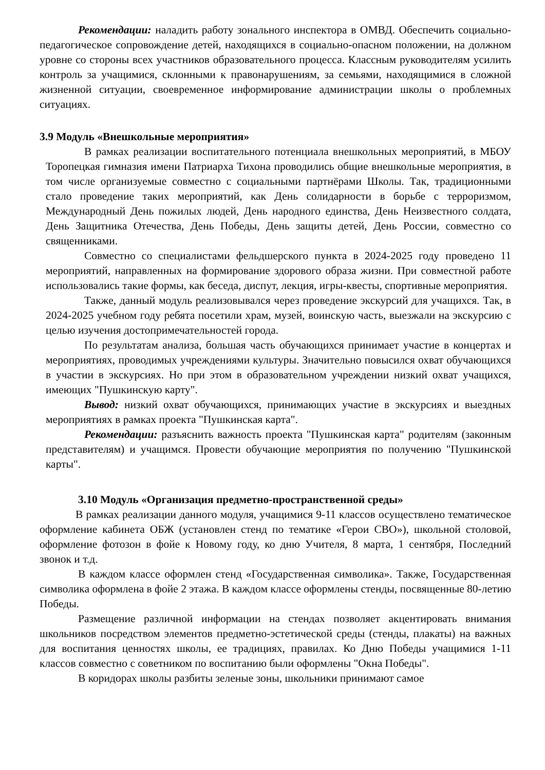Рекомендации: наладить работу зонального инспектора в ОМВД. Обеспечить социально-педагогическое сопровождение детей, находящихся в социально-опасном положении, на должном уровне со стороны всех участников образовательного процесса. Классным руководителям усилить контроль за учащимися, склонными к правонарушениям, за семьями, находящимися в сложной жизненной ситуации, своевременное информирование администрации школы о проблемных ситуациях.
3.9 Модуль «Внешкольные мероприятия»
В рамках реализации воспитательного потенциала внешкольных мероприятий, в МБОУ Торопецкая гимназия имени Патриарха Тихона проводились общие внешкольные мероприятия, в том числе организуемые совместно с социальными партнёрами Школы. Так, традиционными стало проведение таких мероприятий, как День солидарности в борьбе с терроризмом, Международный День пожилых людей, День народного единства, День Неизвестного солдата, День Защитника Отечества, День Победы, День защиты детей, День России, совместно со священниками.
Совместно со специалистами фельдшерского пункта в 2024-2025 году проведено 11 мероприятий, направленных на формирование здорового образа жизни. При совместной работе использовались такие формы, как беседа, диспут, лекция, игры-квесты, спортивные мероприятия.
Также, данный модуль реализовывался через проведение экскурсий для учащихся. Так, в 2024-2025 учебном году ребята посетили храм, музей, воинскую часть, выезжали на экскурсию с целью изучения достопримечательностей города.
По результатам анализа, большая часть обучающихся принимает участие в концертах и мероприятиях, проводимых учреждениями культуры. Значительно повысился охват обучающихся в участии в экскурсиях. Но при этом в образовательном учреждении низкий охват учащихся, имеющих "Пушкинскую карту".
Вывод: низкий охват обучающихся, принимающих участие в экскурсиях и выездных мероприятиях в рамках проекта "Пушкинская карта".
Рекомендации: разъяснить важность проекта "Пушкинская карта" родителям (законным представителям) и учащимся. Провести обучающие мероприятия по получению "Пушкинской карты".
3.10 Модуль «Организация предметно-пространственной среды»
В рамках реализации данного модуля, учащимися 9-11 классов осуществлено тематическое оформление кабинета ОБЖ (установлен стенд по тематике «Герои СВО»), школьной столовой, оформление фотозон в фойе к Новому году, ко дню Учителя, 8 марта, 1 сентября, Последний звонок и т.д.
В каждом классе оформлен стенд «Государственная символика». Также, Государственная символика оформлена в фойе 2 этажа. В каждом классе оформлены стенды, посвященные 80-летию Победы.
Размещение различной информации на стендах позволяет акцентировать внимания школьников посредством элементов предметно-эстетической среды (стенды, плакаты) на важных для воспитания ценностях школы, ее традициях, правилах. Ко Дню Победы учащимися 1-11 классов совместно с советником по воспитанию были оформлены "Окна Победы".
В коридорах школы разбиты зеленые зоны, школьники принимают самое